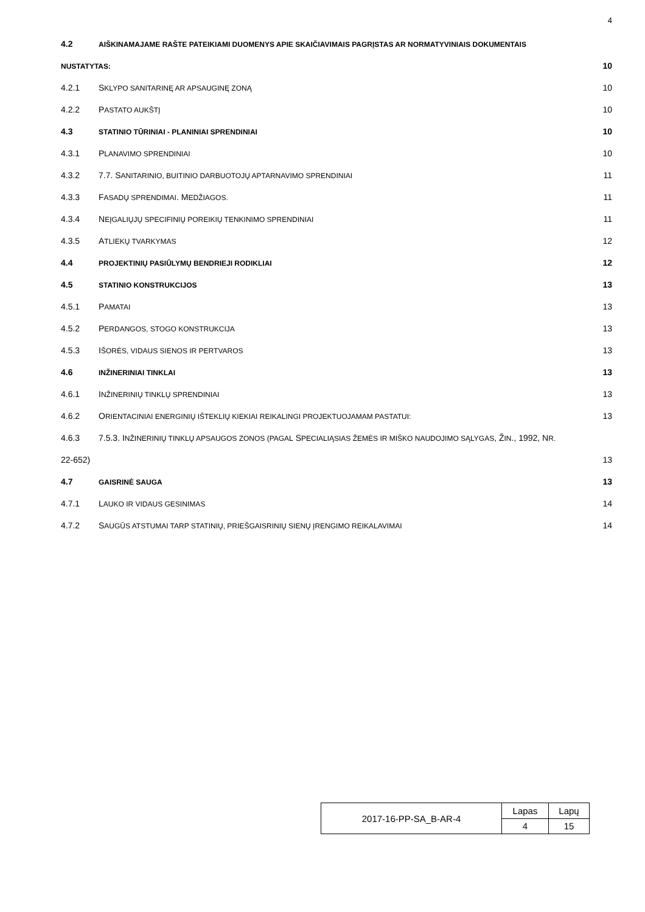4
4.2 AIŠKINAMAJAME RAŠTE PATEIKIAMI DUOMENYS APIE SKAIČIAVIMAIS PAGRĮSTAS AR NORMATYVINIAIS DOKUMENTAIS
NUSTATYTAS: 10
4.2.1 SKLYPO SANITARINĘ AR APSAUGINĘ ZONĄ 10
4.2.2 PASTATO AUKŠTĮ 10
4.3 STATINIO TŪRINIAI - PLANINIAI SPRENDINIAI 10
4.3.1 PLANAVIMO SPRENDINIAI 10
4.3.2 7.7. SANITARINIO, BUITINIO DARBUOTOJŲ APTARNAVIMO SPRENDINIAI 11
4.3.3 FASADŲ SPRENDIMAI. MEDŽIAGOS. 11
4.3.4 NEĮGALIŲJŲ SPECIFINIŲ POREIKIŲ TENKINIMO SPRENDINIAI 11
4.3.5 ATLIEKŲ TVARKYMAS 12
4.4 PROJEKTINIŲ PASIŪLYMŲ BENDRIEJI RODIKLIAI 12
4.5 STATINIO KONSTRUKCIJOS 13
4.5.1 PAMATAI 13
4.5.2 PERDANGOS, STOGO KONSTRUKCIJA 13
4.5.3 IŠORĖS, VIDAUS SIENOS IR PERTVAROS 13
4.6 INŽINERINIAI TINKLAI 13
4.6.1 INŽINERINIŲ TINKLŲ SPRENDINIAI 13
4.6.2 ORIENTACINIAI ENERGINIŲ IŠTEKLIŲ KIEKIAI REIKALINGI PROJEKTUOJAMAM PASTATUI: 13
4.6.3 7.5.3. INŽINERINIŲ TINKLŲ APSAUGOS ZONOS (PAGAL SPECIALIĄSIAS ŽEMĖS IR MIŠKO NAUDOJIMO SĄLYGAS, ŽIN., 1992, NR.
22-652) 13
4.7 GAISRINĖ SAUGA 13
4.7.1 LAUKO IR VIDAUS GESINIMAS 14
4.7.2 SAUGŪS ATSTUMAI TARP STATINIŲ, PRIEŠGAISRINIŲ SIENŲ ĮRENGIMO REIKALAVIMAI 14
| 2017-16-PP-SA_B-AR-4 | Lapas | Lapų |
| | 4 | 15 |